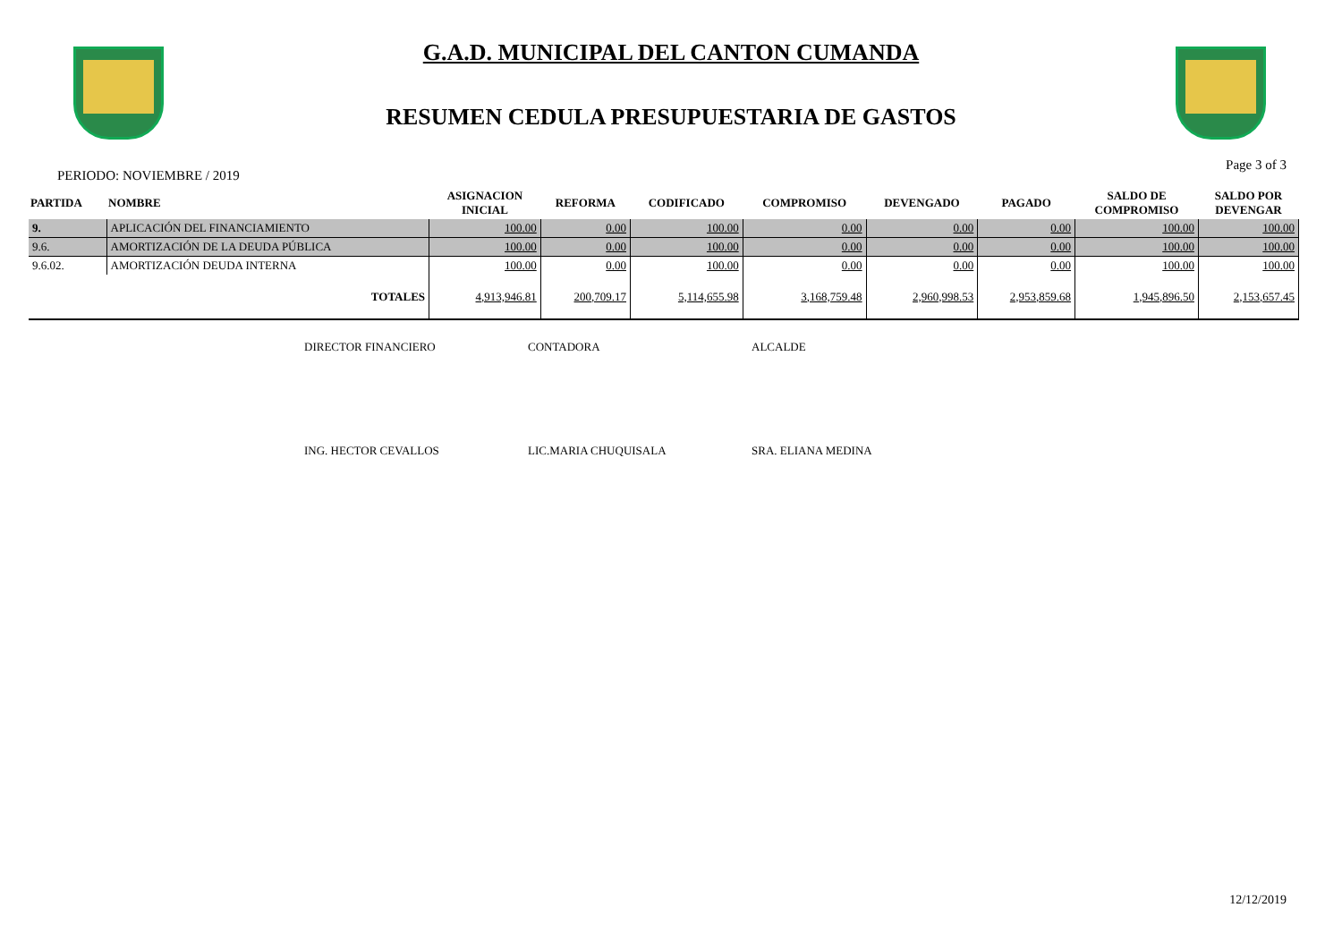G.A.D. MUNICIPAL DEL CANTON CUMANDA
RESUMEN CEDULA PRESUPUESTARIA DE GASTOS
PERIODO: NOVIEMBRE / 2019 Page 3 of 3
| PARTIDA | NOMBRE | ASIGNACION INICIAL | REFORMA | CODIFICADO | COMPROMISO | DEVENGADO | PAGADO | SALDO DE COMPROMISO | SALDO POR DEVENGAR |
| --- | --- | --- | --- | --- | --- | --- | --- | --- | --- |
| 9. | APLICACIÓN DEL FINANCIAMIENTO | 100.00 | 0.00 | 100.00 | 0.00 | 0.00 | 0.00 | 100.00 | 100.00 |
| 9.6. | AMORTIZACIÓN DE LA DEUDA PÚBLICA | 100.00 | 0.00 | 100.00 | 0.00 | 0.00 | 0.00 | 100.00 | 100.00 |
| 9.6.02. | AMORTIZACIÓN DEUDA INTERNA | 100.00 | 0.00 | 100.00 | 0.00 | 0.00 | 0.00 | 100.00 | 100.00 |
| TOTALES | | 4,913,946.81 | 200,709.17 | 5,114,655.98 | 3,168,759.48 | 2,960,998.53 | 2,953,859.68 | 1,945,896.50 | 2,153,657.45 |
DIRECTOR FINANCIERO CONTADORA ALCALDE
ING. HECTOR CEVALLOS LIC.MARIA CHUQUISALA SRA. ELIANA MEDINA
12/12/2019